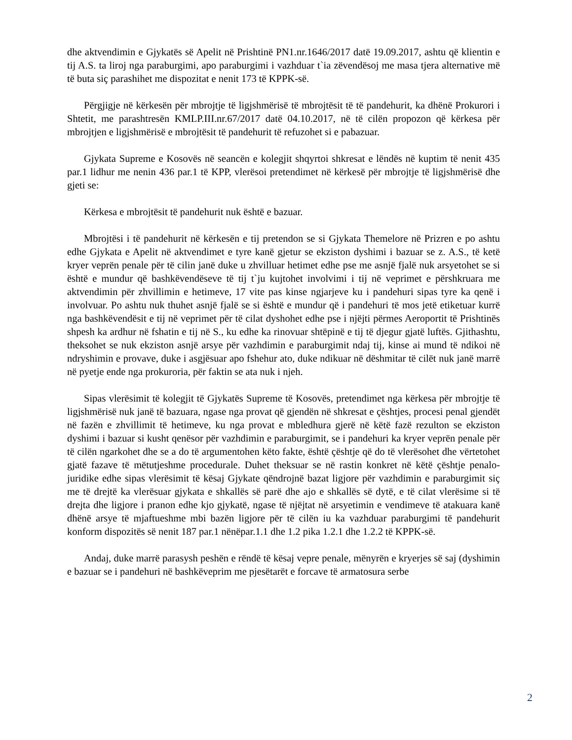dhe aktvendimin e Gjykatës së Apelit në Prishtinë PN1.nr.1646/2017 datë 19.09.2017, ashtu që klientin e tij A.S. ta liroj nga paraburgimi, apo paraburgimi i vazhduar t`ia zëvendësoj me masa tjera alternative më të buta siç parashihet me dispozitat e nenit 173 të KPPK-së.
Përgjigje në kërkesën për mbrojtje të ligjshmërisë të mbrojtësit të të pandehurit, ka dhënë Prokurori i Shtetit, me parashtresën KMLP.III.nr.67/2017 datë 04.10.2017, në të cilën propozon që kërkesa për mbrojtjen e ligjshmërisë e mbrojtësit të pandehurit të refuzohet si e pabazuar.
Gjykata Supreme e Kosovës në seancën e kolegjit shqyrtoi shkresat e lëndës në kuptim të nenit 435 par.1 lidhur me nenin 436 par.1 të KPP, vlerësoi pretendimet në kërkesë për mbrojtje të ligjshmërisë dhe gjeti se:
Kërkesa e mbrojtësit të pandehurit nuk është e bazuar.
Mbrojtësi i të pandehurit në kërkesën e tij pretendon se si Gjykata Themelore në Prizren e po ashtu edhe Gjykata e Apelit në aktvendimet e tyre kanë gjetur se ekziston dyshimi i bazuar se z. A.S., të ketë kryer veprën penale për të cilin janë duke u zhvilluar hetimet edhe pse me asnjë fjalë nuk arsyetohet se si është e mundur që bashkëvendëseve të tij t`ju kujtohet involvimi i tij në veprimet e përshkruara me aktvendimin për zhvillimin e hetimeve, 17 vite pas kinse ngjarjeve ku i pandehuri sipas tyre ka qenë i involvuar. Po ashtu nuk thuhet asnjë fjalë se si është e mundur që i pandehuri të mos jetë etiketuar kurrë nga bashkëvendësit e tij në veprimet për të cilat dyshohet edhe pse i njëjti përmes Aeroportit të Prishtinës shpesh ka ardhur në fshatin e tij në S., ku edhe ka rinovuar shtëpinë e tij të djegur gjatë luftës. Gjithashtu, theksohet se nuk ekziston asnjë arsye për vazhdimin e paraburgimit ndaj tij, kinse ai mund të ndikoi në ndryshimin e provave, duke i asgjësuar apo fshehur ato, duke ndikuar në dëshmitar të cilët nuk janë marrë në pyetje ende nga prokuroria, për faktin se ata nuk i njeh.
Sipas vlerësimit të kolegjit të Gjykatës Supreme të Kosovës, pretendimet nga kërkesa për mbrojtje të ligjshmërisë nuk janë të bazuara, ngase nga provat që gjendën në shkresat e çështjes, procesi penal gjendët në fazën e zhvillimit të hetimeve, ku nga provat e mbledhura gjerë në këtë fazë rezulton se ekziston dyshimi i bazuar si kusht qenësor për vazhdimin e paraburgimit, se i pandehuri ka kryer veprën penale për të cilën ngarkohet dhe se a do të argumentohen këto fakte, është çështje që do të vlerësohet dhe vërtetohet gjatë fazave të mëtutjeshme procedurale. Duhet theksuar se në rastin konkret në këtë çështje penalo-juridike edhe sipas vlerësimit të kësaj Gjykate qëndrojnë bazat ligjore për vazhdimin e paraburgimit siç me të drejtë ka vlerësuar gjykata e shkallës së parë dhe ajo e shkallës së dytë, e të cilat vlerësime si të drejta dhe ligjore i pranon edhe kjo gjykatë, ngase të njëjtat në arsyetimin e vendimeve të atakuara kanë dhënë arsye të mjaftueshme mbi bazën ligjore për të cilën iu ka vazhduar paraburgimi të pandehurit konform dispozitës së nenit 187 par.1 nënëpar.1.1 dhe 1.2 pika 1.2.1 dhe 1.2.2 të KPPK-së.
Andaj, duke marrë parasysh peshën e rëndë të kësaj vepre penale, mënyrën e kryerjes së saj (dyshimin e bazuar se i pandehuri në bashkëveprim me pjesëtarët e forcave të armatosura serbe
2